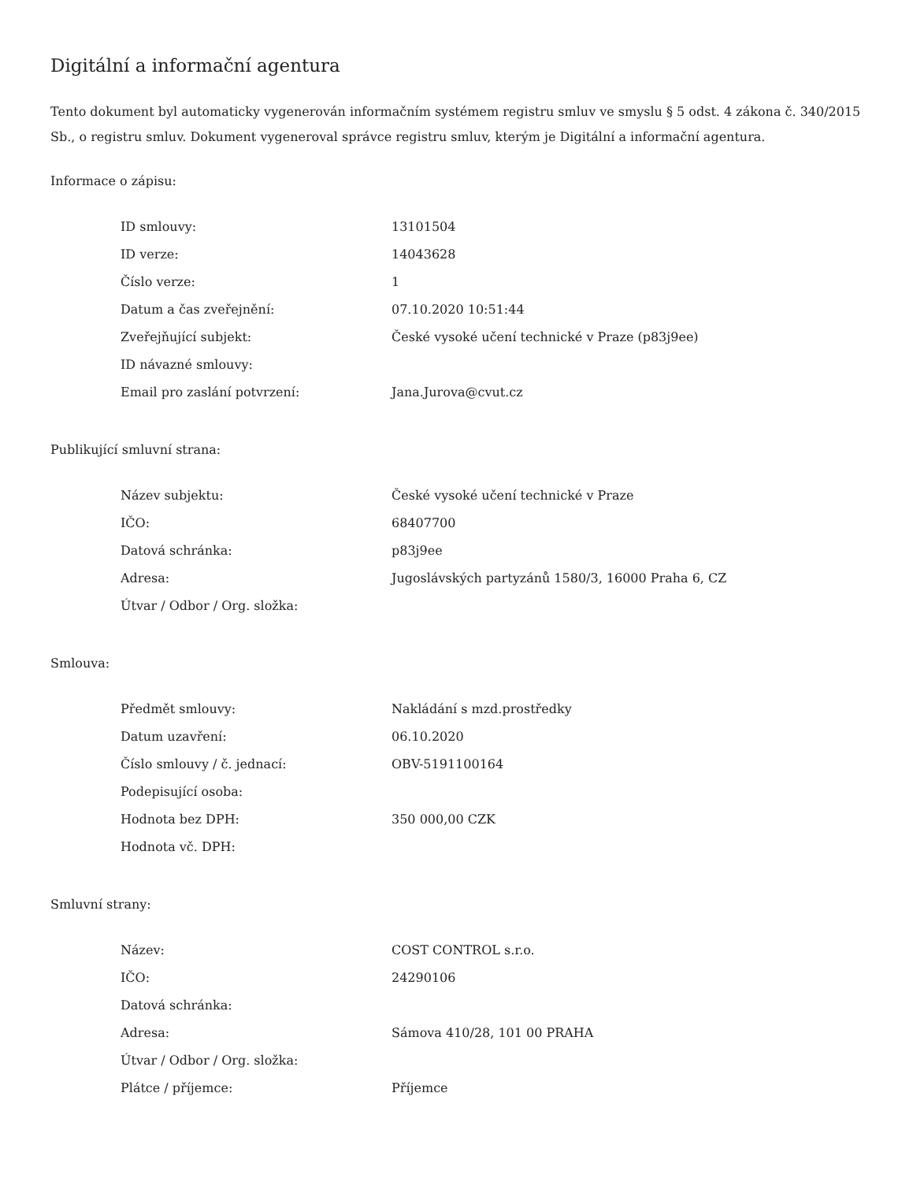Digitální a informační agentura
Tento dokument byl automaticky vygenerován informačním systémem registru smluv ve smyslu § 5 odst. 4 zákona č. 340/2015 Sb., o registru smluv. Dokument vygeneroval správce registru smluv, kterým je Digitální a informační agentura.
Informace o zápisu:
| ID smlouvy: | 13101504 |
| ID verze: | 14043628 |
| Číslo verze: | 1 |
| Datum a čas zveřejnění: | 07.10.2020 10:51:44 |
| Zveřejňující subjekt: | České vysoké učení technické v Praze (p83j9ee) |
| ID návazné smlouvy: | |
| Email pro zaslání potvrzení: | Jana.Jurova@cvut.cz |
Publikující smluvní strana:
| Název subjektu: | České vysoké učení technické v Praze |
| IČO: | 68407700 |
| Datová schránka: | p83j9ee |
| Adresa: | Jugoslávských partyzánů 1580/3, 16000 Praha 6, CZ |
| Útvar / Odbor / Org. složka: | |
Smlouva:
| Předmět smlouvy: | Nakládání s mzd.prostředky |
| Datum uzavření: | 06.10.2020 |
| Číslo smlouvy / č. jednací: | OBV-5191100164 |
| Podepisující osoba: | |
| Hodnota bez DPH: | 350 000,00 CZK |
| Hodnota vč. DPH: | |
Smluvní strany:
| Název: | COST CONTROL s.r.o. |
| IČO: | 24290106 |
| Datová schránka: | |
| Adresa: | Sámova 410/28, 101 00 PRAHA |
| Útvar / Odbor / Org. složka: | |
| Plátce / příjemce: | Příjemce |